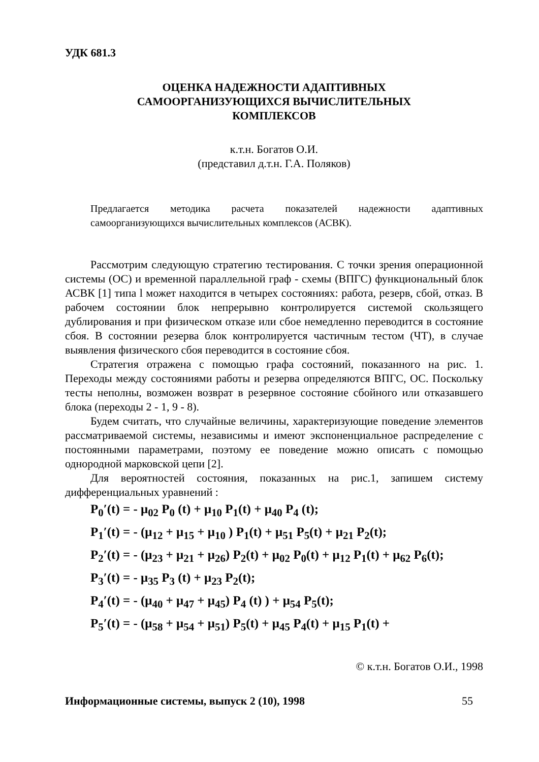УДК 681.3
ОЦЕНКА НАДЕЖНОСТИ АДАПТИВНЫХ
САМООРГАНИЗУЮЩИХСЯ ВЫЧИСЛИТЕЛЬНЫХ
КОМПЛЕКСОВ
к.т.н. Богатов О.И.
(представил д.т.н. Г.А. Поляков)
Предлагается методика расчета показателей надежности адаптивных самоорганизующихся вычислительных комплексов (АСВК).
Рассмотрим следующую стратегию тестирования. С точки зрения операционной системы (ОС) и временной параллельной граф - схемы (ВПГС) функциональный блок АСВК [1] типа l может находится в четырех состояниях: работа, резерв, сбой, отказ. В рабочем состоянии блок непрерывно контролируется системой скользящего дублирования и при физическом отказе или сбое немедленно переводится в состояние сбоя. В состоянии резерва блок контролируется частичным тестом (ЧТ), в случае выявления физического сбоя переводится в состояние сбоя.
Стратегия отражена с помощью графа состояний, показанного на рис. 1. Переходы между состояниями работы и резерва определяются ВПГС, ОС. Поскольку тесты неполны, возможен возврат в резервное состояние сбойного или отказавшего блока (переходы 2 - 1, 9 - 8).
Будем считать, что случайные величины, характеризующие поведение элементов рассматриваемой системы, независимы и имеют экспоненциальное распределение с постоянными параметрами, поэтому ее поведение можно описать с помощью однородной марковской цепи [2].
Для вероятностей состояния, показанных на рис.1, запишем систему дифференциальных уравнений :
P<sub>0</sub>′(t) = - μ<sub>02</sub> P<sub>0</sub> (t) + μ<sub>10</sub> P<sub>1</sub>(t) + μ<sub>40</sub> P<sub>4</sub> (t);
P<sub>1</sub>′(t) = - (μ<sub>12</sub> + μ<sub>15</sub> + μ<sub>10</sub> ) P<sub>1</sub>(t) + μ<sub>51</sub> P<sub>5</sub>(t) + μ<sub>21</sub> P<sub>2</sub>(t);
P<sub>2</sub>′(t) = - (μ<sub>23</sub> + μ<sub>21</sub> + μ<sub>26</sub>) P<sub>2</sub>(t) + μ<sub>02</sub> P<sub>0</sub>(t) + μ<sub>12</sub> P<sub>1</sub>(t) + μ<sub>62</sub> P<sub>6</sub>(t);
P<sub>3</sub>′(t) = - μ<sub>35</sub> P<sub>3</sub> (t) + μ<sub>23</sub> P<sub>2</sub>(t);
P<sub>4</sub>′(t) = - (μ<sub>40</sub> + μ<sub>47</sub> + μ<sub>45</sub>) P<sub>4</sub> (t) ) + μ<sub>54</sub> P<sub>5</sub>(t);
P<sub>5</sub>′(t) = - (μ<sub>58</sub> + μ<sub>54</sub> + μ<sub>51</sub>) P<sub>5</sub>(t) + μ<sub>45</sub> P<sub>4</sub>(t) + μ<sub>15</sub> P<sub>1</sub>(t) +
© к.т.н. Богатов О.И., 1998
Информационные системы, выпуск 2 (10), 1998 55